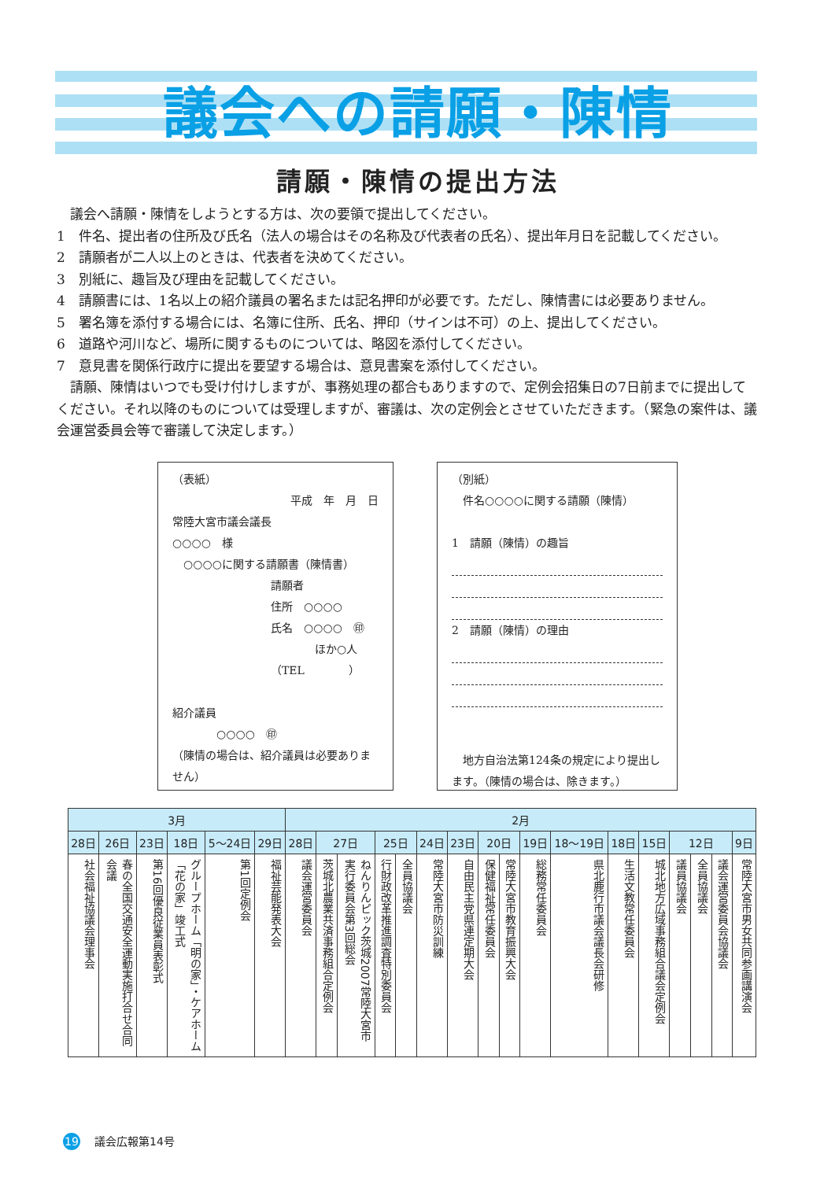議会への請願・陳情
請願・陳情の提出方法
　議会へ請願・陳情をしようとする方は、次の要領で提出してください。
1　件名、提出者の住所及び氏名（法人の場合はその名称及び代表者の氏名）、提出年月日を記載してください。
2　請願者が二人以上のときは、代表者を決めてください。
3　別紙に、趣旨及び理由を記載してください。
4　請願書には、1名以上の紹介議員の署名または記名押印が必要です。ただし、陳情書には必要ありません。
5　署名簿を添付する場合には、名簿に住所、氏名、押印（サインは不可）の上、提出してください。
6　道路や河川など、場所に関するものについては、略図を添付してください。
7　意見書を関係行政庁に提出を要望する場合は、意見書案を添付してください。
　請願、陳情はいつでも受け付けしますが、事務処理の都合もありますので、定例会招集日の7日前までに提出してください。それ以降のものについては受理しますが、審議は、次の定例会とさせていただきます。（緊急の案件は、議会運営委員会等で審議して決定します。）
（表紙）
平成　年　月　日
常陸大宮市議会議長
○○○○　様
　○○○○に関する請願書（陳情書）
請願者
住所　○○○○
氏名　○○○○　㊞
　　　　ほか○人
（TEL　　　　）
紹介議員
　　　　○○○○　㊞
（陳情の場合は、紹介議員は必要ありません）
（別紙）
　件名○○○○に関する請願（陳情）
1　請願（陳情）の趣旨
2　請願（陳情）の理由
　地方自治法第124条の規定により提出します。（陳情の場合は、除きます。）
| 3月 | | | | | | 2月 | | | | | | | | | | | | | | | | |
| --- | --- | --- | --- | --- | --- | --- | --- | --- | --- | --- | --- | --- | --- | --- | --- | --- | --- | --- | --- | --- | --- | --- |
| 28日 | 26日 | 23日 | 18日 | 5〜24日 | 29日 | 28日 | 27日 | | 25日 | | 24日 | 23日 | 20日 | | 19日 | 18〜19日 | 18日 | 15日 | 12日 | | | 9日 |
| 社会福祉協議会理事会 | 春の全国交通安全運動実施打合せ合同会議 | 第16回優良従業員表彰式 | グループホーム「明の家」・ケアホーム「花の家」竣工式 | 第1回定例会 | 福祉芸能発表大会 | 議会運営委員会 | 茨城北農業共済事務組合定例会 | ねんりんピック茨城2007常陸大宮市実行委員会第3回総会 | 行財政改革推進調査特別委員会 | 全員協議会 | 常陸大宮市防災訓練 | 自由民主党県連定期大会 | 保健福祉常任委員会 | 常陸大宮市教育振興大会 | 総務常任委員会 | 県北鹿行市議会議長会研修 | 生活文教常任委員会 | 城北地方広域事務組合議会定例会 | 議員協議会 | 全員協議会 | 議会運営委員会協議会 | 常陸大宮市男女共同参画講演会 |
19 議会広報第14号